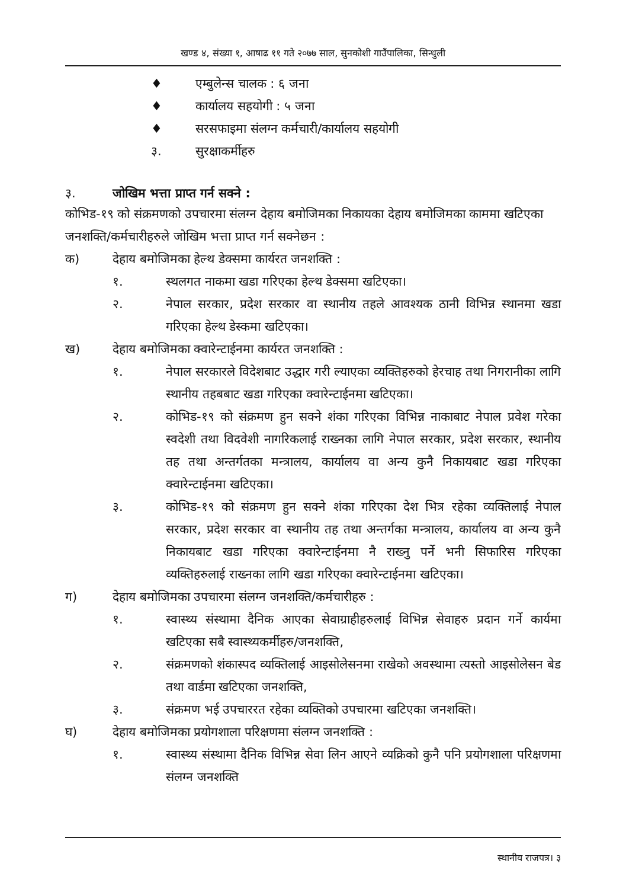खण्ड ४, संख्या १, आषाढ ११ गते २०७७ साल, सुनकोशी गाउँपालिका, सिन्धुली
♦ एम्बुलेन्स चालक : ६ जना
♦ कार्यालय सहयोगी : ५ जना
♦ सरसफाइमा संलग्न कर्मचारी/कार्यालय सहयोगी
३. सुरक्षाकर्मीहरु
३. जोखिम भत्ता प्राप्त गर्न सक्ने :
कोभिड-१९ को संक्रमणको उपचारमा संलग्न देहाय बमोजिमका निकायका देहाय बमोजिमका काममा खटिएका जनशक्ति/कर्मचारीहरुले जोखिम भत्ता प्राप्त गर्न सक्नेछन :
क) देहाय बमोजिमका हेल्थ डेक्समा कार्यरत जनशक्ति :
१. स्थलगत नाकमा खडा गरिएका हेल्थ डेक्समा खटिएका।
२. नेपाल सरकार, प्रदेश सरकार वा स्थानीय तहले आवश्यक ठानी विभिन्न स्थानमा खडा गरिएका हेल्थ डेस्कमा खटिएका।
ख) देहाय बमोजिमका क्वारेन्टाईनमा कार्यरत जनशक्ति :
१. नेपाल सरकारले विदेशबाट उद्धार गरी ल्याएका व्यक्तिहरुको हेरचाह तथा निगरानीका लागि स्थानीय तहबबाट खडा गरिएका क्वारेन्टाईनमा खटिएका।
२. कोभिड-१९ को संक्रमण हुन सक्ने शंका गरिएका विभिन्न नाकाबाट नेपाल प्रवेश गरेका स्वदेशी तथा विदवेशी नागरिकलाई राख्नका लागि नेपाल सरकार, प्रदेश सरकार, स्थानीय तह तथा अन्तर्गतका मन्त्रालय, कार्यालय वा अन्य कुनै निकायबाट खडा गरिएका क्वारेन्टाईनमा खटिएका।
३. कोभिड-१९ को संक्रमण हुन सक्ने शंका गरिएका देश भित्र रहेका व्यक्तिलाई नेपाल सरकार, प्रदेश सरकार वा स्थानीय तह तथा अन्तर्गका मन्त्रालय, कार्यालय वा अन्य कुनै निकायबाट खडा गरिएका क्वारेन्टाईनमा नै राख्नु पर्ने भनी सिफारिस गरिएका व्यक्तिहरुलाई राख्नका लागि खडा गरिएका क्वारेन्टाईनमा खटिएका।
ग) देहाय बमोजिमका उपचारमा संलग्न जनशक्ति/कर्मचारीहरु :
१. स्वास्थ्य संस्थामा दैनिक आएका सेवाग्राहीहरुलाई विभिन्न सेवाहरु प्रदान गर्ने कार्यमा खटिएका सबै स्वास्थ्यकर्मीहरु/जनशक्ति,
२. संक्रमणको शंकास्पद व्यक्तिलाई आइसोलेसनमा राखेको अवस्थामा त्यस्तो आइसोलेसन बेड तथा वार्डमा खटिएका जनशक्ति,
३. संक्रमण भई उपचाररत रहेका व्यक्तिको उपचारमा खटिएका जनशक्ति।
घ) देहाय बमोजिमका प्रयोगशाला परिक्षणमा संलग्न जनशक्ति :
१. स्वास्थ्य संस्थामा दैनिक विभिन्न सेवा लिन आएने व्यक्रिको कुनै पनि प्रयोगशाला परिक्षणमा संलग्न जनशक्ति
स्थानीय राजपत्र। ३